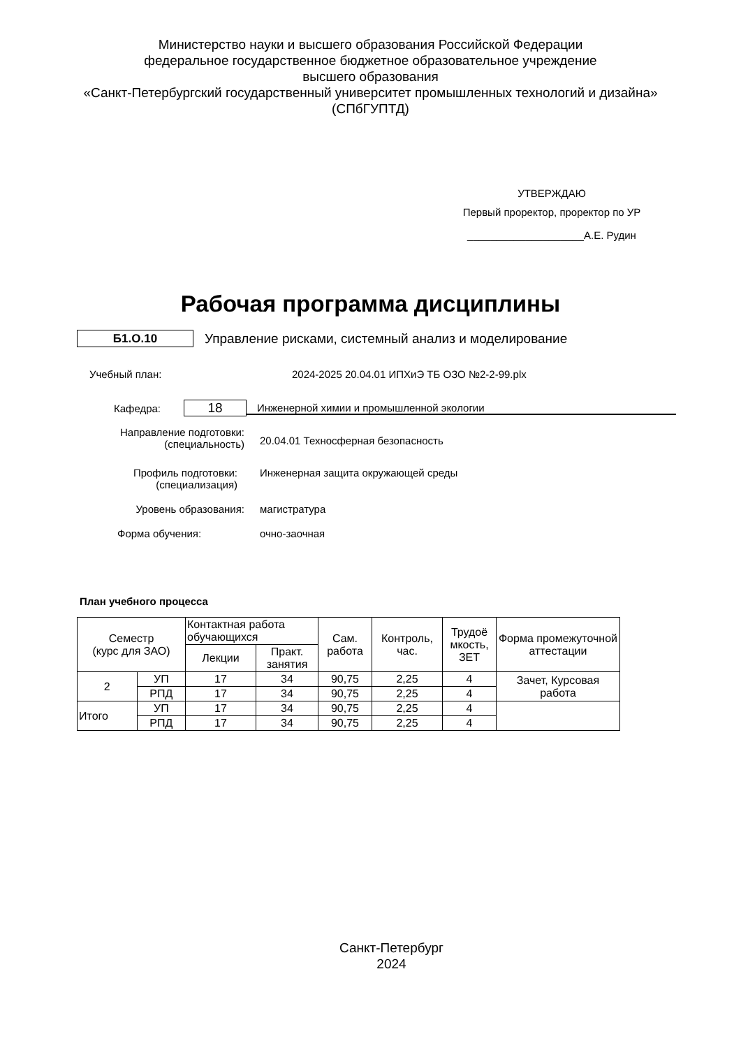Министерство науки и высшего образования Российской Федерации
федеральное государственное бюджетное образовательное учреждение
высшего образования
«Санкт-Петербургский государственный университет промышленных технологий и дизайна»
(СПбГУПТД)
УТВЕРЖДАЮ
Первый проректор, проректор по УР
____________________А.Е. Рудин
Рабочая программа дисциплины
Б1.О.10
Управление рисками, системный анализ и моделирование
Учебный план: 2024-2025 20.04.01 ИПХиЭ ТБ ОЗО №2-2-99.plx
Кафедра: 18 Инженерной химии и промышленной экологии
Направление подготовки:
(специальность) 20.04.01 Техносферная безопасность
Профиль подготовки:
(специализация) Инженерная защита окружающей среды
Уровень образования: магистратура
Форма обучения: очно-заочная
План учебного процесса
| Семестр (курс для ЗАО) | | Контактная работа обучающихся | | Сам. работа | Контроль, час. | Трудоё мкость, ЗЕТ | Форма промежуточной аттестации |
| | | Лекции | Практ. занятия | | | | |
| 2 | УП | 17 | 34 | 90,75 | 2,25 | 4 | Зачет, Курсовая работа |
| | РПД | 17 | 34 | 90,75 | 2,25 | 4 | |
| Итого | УП | 17 | 34 | 90,75 | 2,25 | 4 | |
| | РПД | 17 | 34 | 90,75 | 2,25 | 4 | |
Санкт-Петербург
2024